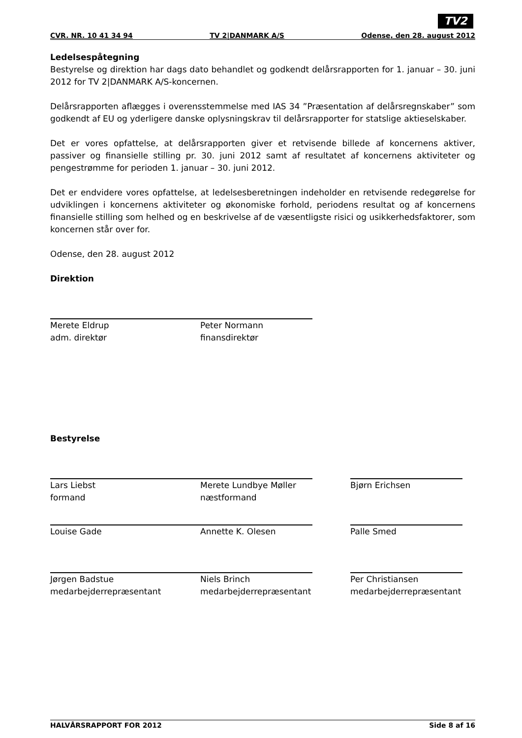TV2
CVR. NR. 10 41 34 94 TV 2|DANMARK A/S Odense, den 28. august 2012
Ledelsespåtegning
Bestyrelse og direktion har dags dato behandlet og godkendt delårsrapporten for 1. januar – 30. juni 2012 for TV 2|DANMARK A/S-koncernen.
Delårsrapporten aflægges i overensstemmelse med IAS 34 ”Præsentation af delårsregnskaber” som godkendt af EU og yderligere danske oplysningskrav til delårsrapporter for statslige aktieselskaber.
Det er vores opfattelse, at delårsrapporten giver et retvisende billede af koncernens aktiver, passiver og finansielle stilling pr. 30. juni 2012 samt af resultatet af koncernens aktiviteter og pengestrømme for perioden 1. januar – 30. juni 2012.
Det er endvidere vores opfattelse, at ledelsesberetningen indeholder en retvisende redegørelse for udviklingen i koncernens aktiviteter og økonomiske forhold, periodens resultat og af koncernens finansielle stilling som helhed og en beskrivelse af de væsentligste risici og usikkerhedsfaktorer, som koncernen står over for.
Odense, den 28. august 2012
Direktion
Merete Eldrup
adm. direktør
Peter Normann
finansdirektør
Bestyrelse
Lars Liebst
formand
Merete Lundbye Møller
næstformand
Bjørn Erichsen
Louise Gade Annette K. Olesen Palle Smed
Jørgen Badstue
medarbejderrepræsentant
Niels Brinch
medarbejderrepræsentant
Per Christiansen
medarbejderrepræsentant
HALVÅRSRAPPORT FOR 2012 Side 8 af 16